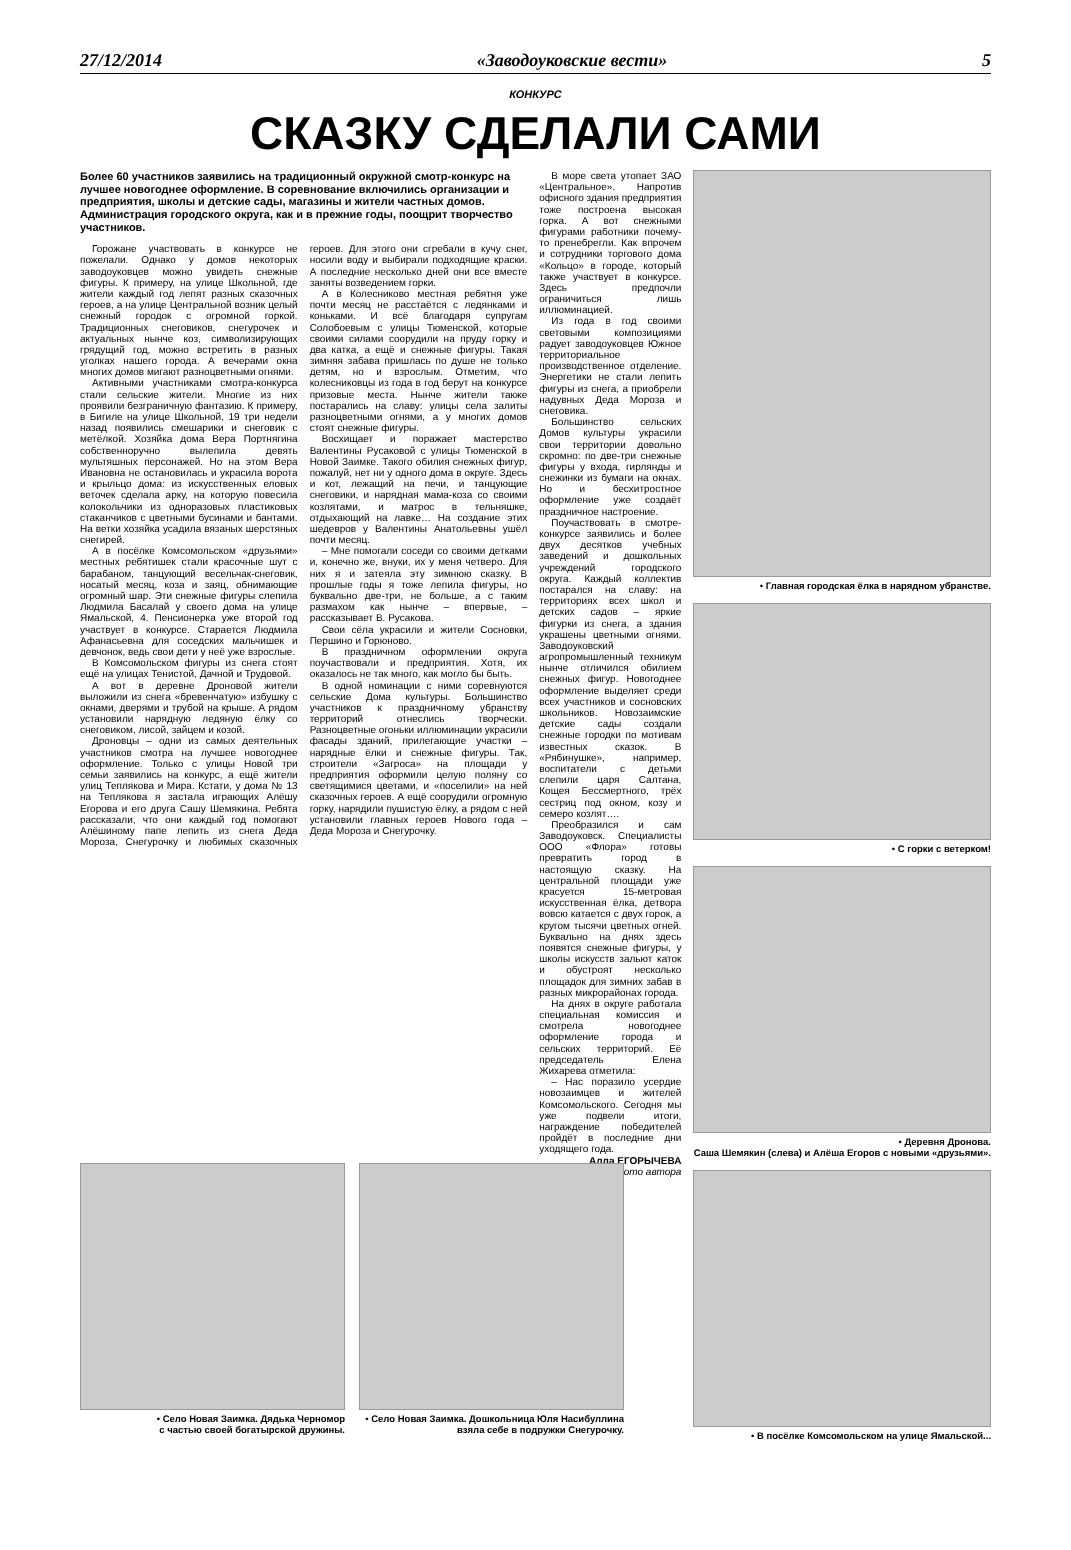27/12/2014 «Заводоуковские вести» 5
КОНКУРС
СКАЗКУ СДЕЛАЛИ САМИ
Более 60 участников заявились на традиционный окружной смотр-конкурс на лучшее новогоднее оформление. В соревнование включились организации и предприятия, школы и детские сады, магазины и жители частных домов. Администрация городского округа, как и в прежние годы, поощрит творчество участников.
Горожане участвовать в конкурсе не пожелали. Однако у домов некоторых заводоуковцев можно увидеть снежные фигуры. К примеру, на улице Школьной, где жители каждый год лепят разных сказочных героев, а на улице Центральной возник целый снежный городок с огромной горкой. Традиционных снеговиков, снегурочек и актуальных нынче коз, символизирующих грядущий год, можно встретить в разных уголках нашего города. А вечерами окна многих домов мигают разноцветными огнями.
Активными участниками смотра-конкурса стали сельские жители. Многие из них проявили безграничную фантазию. К примеру, в Бигиле на улице Школьной, 19 три недели назад появились смешарики и снеговик с метёлкой. Хозяйка дома Вера Портнягина собственноручно вылепила девять мультяшных персонажей. Но на этом Вера Ивановна не остановилась и украсила ворота и крыльцо дома: из искусственных еловых веточек сделала арку, на которую повесила колокольчики из одноразовых пластиковых стаканчиков с цветными бусинами и бантами. На ветки хозяйка усадила вязаных шерстяных снегирей.
А в посёлке Комсомольском «друзьями» местных ребятишек стали красочные шут с барабаном, танцующий весельчак-снеговик, носатый месяц, коза и заяц, обнимающие огромный шар. Эти снежные фигуры слепила Людмила Басалай у своего дома на улице Ямальской, 4. Пенсионерка уже второй год участвует в конкурсе. Старается Людмила Афанасьевна для соседских мальчишек и девчонок, ведь свои дети у неё уже взрослые.
В Комсомольском фигуры из снега стоят ещё на улицах Тенистой, Дачной и Трудовой.
А вот в деревне Дроновой жители выложили из снега «бревенчатую» избушку с окнами, дверями и трубой на крыше. А рядом установили нарядную ледяную ёлку со снеговиком, лисой, зайцем и козой.
Дроновцы – одни из самых деятельных участников смотра на лучшее новогоднее оформление. Только с улицы Новой три семьи заявились на конкурс, а ещё жители улиц Теплякова и Мира. Кстати, у дома № 13 на Теплякова я застала играющих Алёшу Егорова и его друга Сашу Шемякина. Ребята рассказали, что они каждый год помогают Алёшиному папе лепить из снега Деда Мороза, Снегурочку и любимых сказочных героев. Для этого они сгребали в кучу снег, носили воду и выбирали подходящие краски. А последние несколько дней они все вместе заняты возведением горки.
А в Колесниково местная ребятня уже почти месяц не расстаётся с ледянками и коньками. И всё благодаря супругам Солобоевым с улицы Тюменской, которые своими силами соорудили на пруду горку и два катка, а ещё и снежные фигуры. Такая зимняя забава пришлась по душе не только детям, но и взрослым. Отметим, что колесниковцы из года в год берут на конкурсе призовые места. Нынче жители также постарались на славу: улицы села залиты разноцветными огнями, а у многих домов стоят снежные фигуры.
Восхищает и поражает мастерство Валентины Русаковой с улицы Тюменской в Новой Заимке. Такого обилия снежных фигур, пожалуй, нет ни у одного дома в округе. Здесь и кот, лежащий на печи, и танцующие снеговики, и нарядная мама-коза со своими козлятами, и матрос в тельняшке, отдыхающий на лавке… На создание этих шедевров у Валентины Анатольевны ушёл почти месяц.
– Мне помогали соседи со своими детками и, конечно же, внуки, их у меня четверо. Для них я и затеяла эту зимнюю сказку. В прошлые годы я тоже лепила фигуры, но буквально две-три, не больше, а с таким размахом как нынче – впервые, – рассказывает В. Русакова.
Свои сёла украсили и жители Сосновки, Першино и Горюново.
В праздничном оформлении округа поучаствовали и предприятия. Хотя, их оказалось не так много, как могло бы быть.
В одной номинации с ними соревнуются сельские Дома культуры. Большинство участников к праздничному убранству территорий отнеслись творчески. Разноцветные огоньки иллюминации украсили фасады зданий, прилегающие участки – нарядные ёлки и снежные фигуры. Так, строители «Загроса» на площади у предприятия оформили целую поляну со светящимися цветами, и «поселили» на ней сказочных героев. А ещё соорудили огромную горку, нарядили пушистую ёлку, а рядом с ней установили главных героев Нового года – Деда Мороза и Снегурочку.
В море света утопает ЗАО «Центральное». Напротив офисного здания предприятия тоже построена высокая горка. А вот снежными фигурами работники почему-то пренебрегли. Как впрочем и сотрудники торгового дома «Кольцо» в городе, который также участвует в конкурсе. Здесь предпочли ограничиться лишь иллюминацией.
Из года в год своими световыми композициями радует заводоуковцев Южное территориальное производственное отделение. Энергетики не стали лепить фигуры из снега, а приобрели надувных Деда Мороза и снеговика.
Большинство сельских Домов культуры украсили свои территории довольно скромно: по две-три снежные фигуры у входа, гирлянды и снежинки из бумаги на окнах. Но и бесхитростное оформление уже создаёт праздничное настроение.
Поучаствовать в смотре-конкурсе заявились и более двух десятков учебных заведений и дошкольных учреждений городского округа. Каждый коллектив постарался на славу: на территориях всех школ и детских садов – яркие фигурки из снега, а здания украшены цветными огнями. Заводоуковский агропромышленный техникум нынче отличился обилием снежных фигур. Новогоднее оформление выделяет среди всех участников и сосновских школьников. Новозаимские детские сады создали снежные городки по мотивам известных сказок. В «Рябинушке», например, воспитатели с детьми слепили царя Салтана, Кощея Бессмертного, трёх сестриц под окном, козу и семеро козлят….
Преобразился и сам Заводоуковск. Специалисты ООО «Флора» готовы превратить город в настоящую сказку. На центральной площади уже красуется 15-метровая искусственная ёлка, детвора вовсю катается с двух горок, а кругом тысячи цветных огней. Буквально на днях здесь появятся снежные фигуры, у школы искусств зальют каток и обустроят несколько площадок для зимних забав в разных микрорайонах города.
На днях в округе работала специальная комиссия и смотрела новогоднее оформление города и сельских территорий. Её председатель Елена Жихарева отметила:
– Нас поразило усердие новозаимцев и жителей Комсомольского. Сегодня мы уже подвели итоги, награждение победителей пройдёт в последние дни уходящего года.
Алла ЕГОРЫЧЕВА
Фото автора
• Главная городская ёлка в нарядном убранстве.
• С горки с ветерком!
• Деревня Дронова.
Саша Шемякин (слева) и Алёша Егоров с новыми «друзьями».
• В посёлке Комсомольском на улице Ямальской...
• Село Новая Заимка. Дядька Черномор
с частью своей богатырской дружины.
• Село Новая Заимка. Дошкольница Юля Насибуллина
взяла себе в подружки Снегурочку.